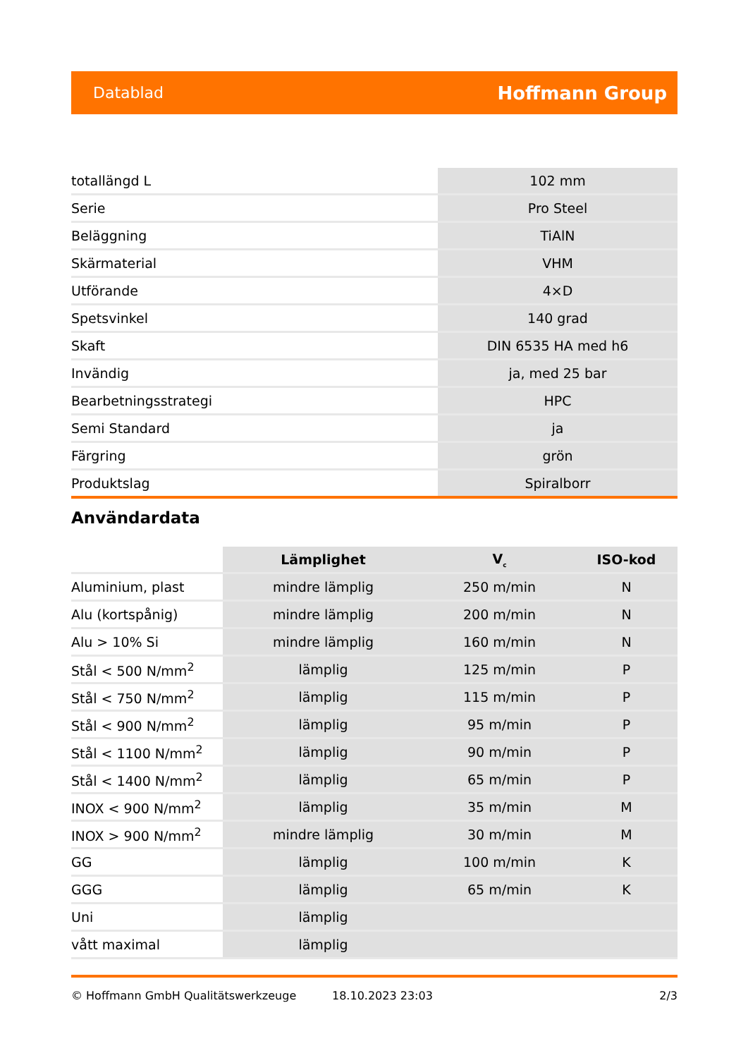Datablad Hoffmann Group
| totallängd L | 102 mm |
| Serie | Pro Steel |
| Beläggning | TiAlN |
| Skärmaterial | VHM |
| Utförande | 4×D |
| Spetsvinkel | 140 grad |
| Skaft | DIN 6535 HA med h6 |
| Invändig | ja, med 25 bar |
| Bearbetningsstrategi | HPC |
| Semi Standard | ja |
| Färgring | grön |
| Produktslag | Spiralborr |
Användardata
| | Lämplighet | V<sub>c</sub> | ISO-kod |
| --- | --- | --- | --- |
| Aluminium, plast | mindre lämplig | 250 m/min | N |
| Alu (kortspånig) | mindre lämplig | 200 m/min | N |
| Alu > 10% Si | mindre lämplig | 160 m/min | N |
| Stål < 500 N/mm<sup>2</sup> | lämplig | 125 m/min | P |
| Stål < 750 N/mm<sup>2</sup> | lämplig | 115 m/min | P |
| Stål < 900 N/mm<sup>2</sup> | lämplig | 95 m/min | P |
| Stål < 1100 N/mm<sup>2</sup> | lämplig | 90 m/min | P |
| Stål < 1400 N/mm<sup>2</sup> | lämplig | 65 m/min | P |
| INOX < 900 N/mm<sup>2</sup> | lämplig | 35 m/min | M |
| INOX > 900 N/mm<sup>2</sup> | mindre lämplig | 30 m/min | M |
| GG | lämplig | 100 m/min | K |
| GGG | lämplig | 65 m/min | K |
| Uni | lämplig | | |
| vått maximal | lämplig | | |
© Hoffmann GmbH Qualitätswerkzeuge 18.10.2023 23:03 2/3